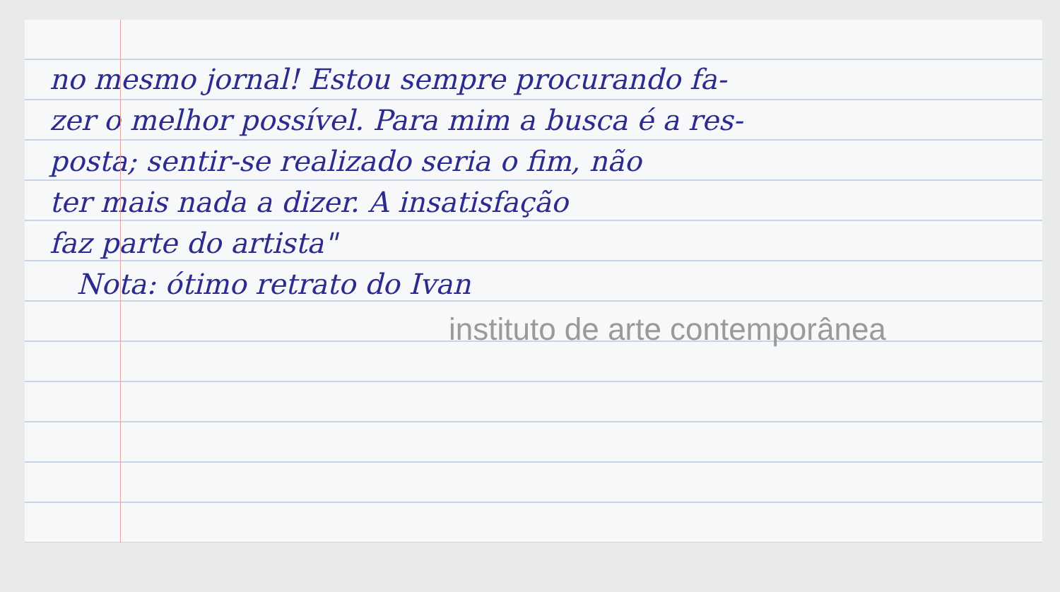no mesmo jornal! Estou sempre procurando fa-
zer o melhor possível. Para mim a busca é a res-
posta; sentir-se realizado seria o fim, não
ter mais nada a dizer. A insatisfação
faz parte do artista"
Nota: ótimo retrato do Ivan
instituto de arte contemporânea